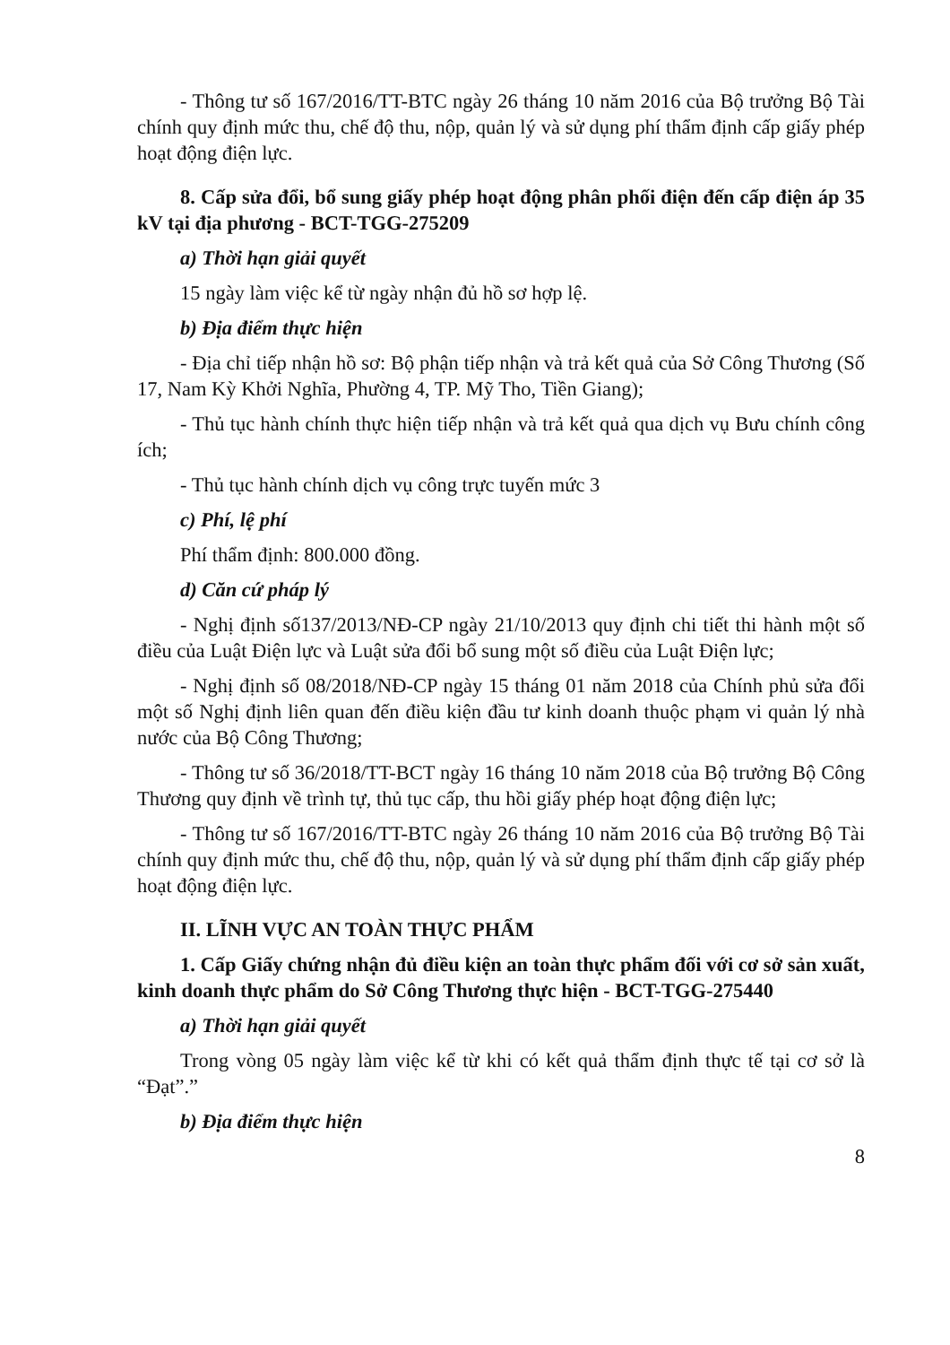- Thông tư số 167/2016/TT-BTC ngày 26 tháng 10 năm 2016 của Bộ trưởng Bộ Tài chính quy định mức thu, chế độ thu, nộp, quản lý và sử dụng phí thẩm định cấp giấy phép hoạt động điện lực.
8. Cấp sửa đổi, bổ sung giấy phép hoạt động phân phối điện đến cấp điện áp 35 kV tại địa phương - BCT-TGG-275209
a) Thời hạn giải quyết
15 ngày làm việc kể từ ngày nhận đủ hồ sơ hợp lệ.
b) Địa điểm thực hiện
- Địa chỉ tiếp nhận hồ sơ: Bộ phận tiếp nhận và trả kết quả của Sở Công Thương (Số 17, Nam Kỳ Khởi Nghĩa, Phường 4, TP. Mỹ Tho, Tiền Giang);
- Thủ tục hành chính thực hiện tiếp nhận và trả kết quả qua dịch vụ Bưu chính công ích;
- Thủ tục hành chính dịch vụ công trực tuyến mức 3
c) Phí, lệ phí
Phí thẩm định: 800.000 đồng.
d) Căn cứ pháp lý
- Nghị định số137/2013/NĐ-CP ngày 21/10/2013 quy định chi tiết thi hành một số điều của Luật Điện lực và Luật sửa đổi bổ sung một số điều của Luật Điện lực;
- Nghị định số 08/2018/NĐ-CP ngày 15 tháng 01 năm 2018 của Chính phủ sửa đổi một số Nghị định liên quan đến điều kiện đầu tư kinh doanh thuộc phạm vi quản lý nhà nước của Bộ Công Thương;
- Thông tư số 36/2018/TT-BCT ngày 16 tháng 10 năm 2018 của Bộ trưởng Bộ Công Thương quy định về trình tự, thủ tục cấp, thu hồi giấy phép hoạt động điện lực;
- Thông tư số 167/2016/TT-BTC ngày 26 tháng 10 năm 2016 của Bộ trưởng Bộ Tài chính quy định mức thu, chế độ thu, nộp, quản lý và sử dụng phí thẩm định cấp giấy phép hoạt động điện lực.
II. LĨNH VỰC AN TOÀN THỰC PHẨM
1. Cấp Giấy chứng nhận đủ điều kiện an toàn thực phẩm đối với cơ sở sản xuất, kinh doanh thực phẩm do Sở Công Thương thực hiện - BCT-TGG-275440
a) Thời hạn giải quyết
Trong vòng 05 ngày làm việc kể từ khi có kết quả thẩm định thực tế tại cơ sở là “Đạt”.”
b) Địa điểm thực hiện
8